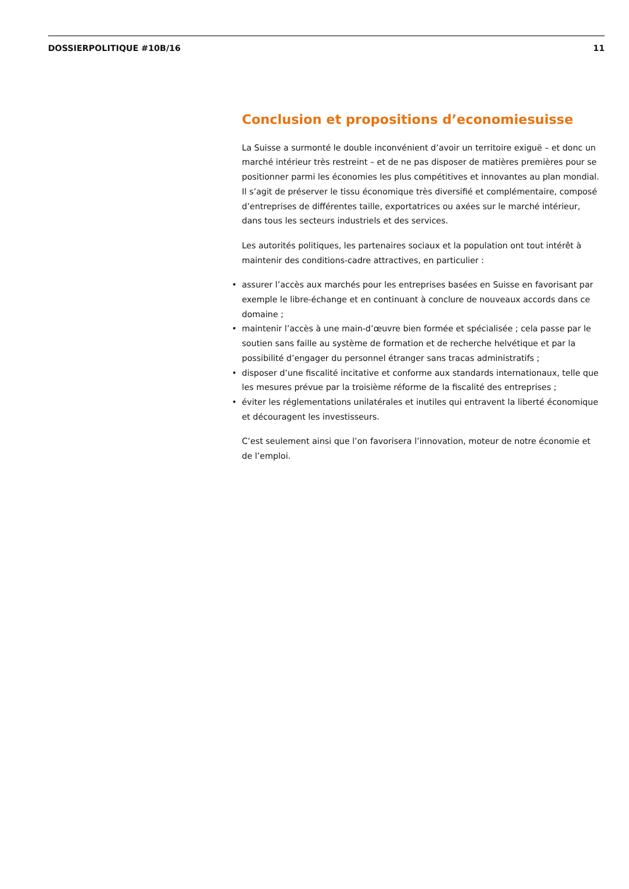DOSSIERPOLITIQUE #10B/16 11
Conclusion et propositions d’economiesuisse
La Suisse a surmonté le double inconvénient d’avoir un territoire exiguë – et donc un marché intérieur très restreint – et de ne pas disposer de matières premières pour se positionner parmi les économies les plus compétitives et innovantes au plan mondial. Il s’agit de préserver le tissu économique très diversifié et complémentaire, composé d’entreprises de différentes taille, exportatrices ou axées sur le marché intérieur, dans tous les secteurs industriels et des services.
Les autorités politiques, les partenaires sociaux et la population ont tout intérêt à maintenir des conditions-cadre attractives, en particulier :
• assurer l’accès aux marchés pour les entreprises basées en Suisse en favorisant par exemple le libre-échange et en continuant à conclure de nouveaux accords dans ce domaine ;
• maintenir l’accès à une main-d’œuvre bien formée et spécialisée ; cela passe par le soutien sans faille au système de formation et de recherche helvétique et par la possibilité d’engager du personnel étranger sans tracas administratifs ;
• disposer d’une fiscalité incitative et conforme aux standards internationaux, telle que les mesures prévue par la troisième réforme de la fiscalité des entreprises ;
• éviter les réglementations unilatérales et inutiles qui entravent la liberté économique et découragent les investisseurs.
C’est seulement ainsi que l’on favorisera l’innovation, moteur de notre économie et de l’emploi.